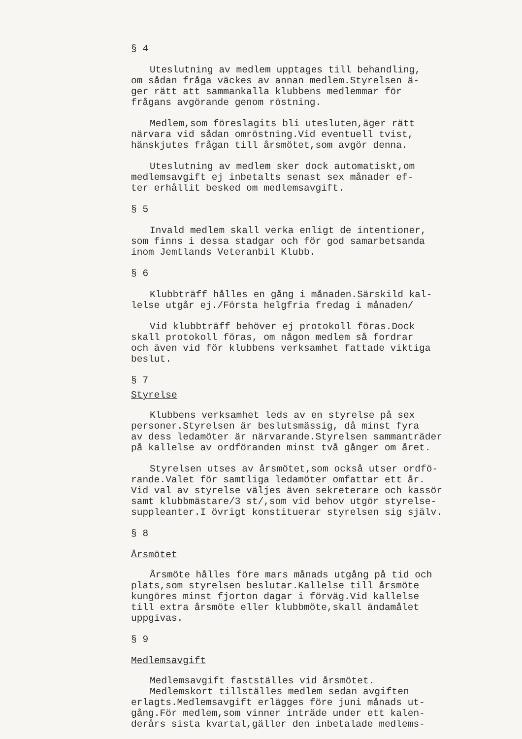§ 4
Uteslutning av medlem upptages till behandling, om sådan fråga väckes av annan medlem.Styrelsen ä- ger rätt att sammankalla klubbens medlemmar för frågans avgörande genom röstning.
Medlem,som föreslagits bli utesluten,äger rätt närvara vid sådan omröstning.Vid eventuell tvist, hänskjutes frågan till årsmötet,som avgör denna.
Uteslutning av medlem sker dock automatiskt,om medlemsavgift ej inbetalts senast sex månader ef- ter erhållit besked om medlemsavgift.
§ 5
Invald medlem skall verka enligt de intentioner, som finns i dessa stadgar och för god samarbetsanda inom Jemtlands Veteranbil Klubb.
§ 6
Klubbträff hålles en gång i månaden.Särskild kal- lelse utgår ej./Första helgfria fredag i månaden/
Vid klubbträff behöver ej protokoll föras.Dock skall protokoll föras, om någon medlem så fordrar och även vid för klubbens verksamhet fattade viktiga beslut.
§ 7
Styrelse
Klubbens verksamhet leds av en styrelse på sex personer.Styrelsen är beslutsmässig, då minst fyra av dess ledamöter är närvarande.Styrelsen sammanträder på kallelse av ordföranden minst två gånger om året.
Styrelsen utses av årsmötet,som också utser ordfö- rande.Valet för samtliga ledamöter omfattar ett år. Vid val av styrelse väljes även sekreterare och kassör samt klubbmästare/3 st/,som vid behov utgör styrelse- suppleanter.I övrigt konstituerar styrelsen sig själv.
§ 8
Årsmötet
Årsmöte hålles före mars månads utgång på tid och plats,som styrelsen beslutar.Kallelse till årsmöte kungöres minst fjorton dagar i förväg.Vid kallelse till extra årsmöte eller klubbmöte,skall ändamålet uppgivas.
§ 9
Medlemsavgift
Medlemsavgift fastställes vid årsmötet.
Medlemskort tillställes medlem sedan avgiften erlagts.Medlemsavgift erlägges före juni månads ut- gång.För medlem,som vinner inträde under ett kalen- derårs sista kvartal,gäller den inbetalade medlems-